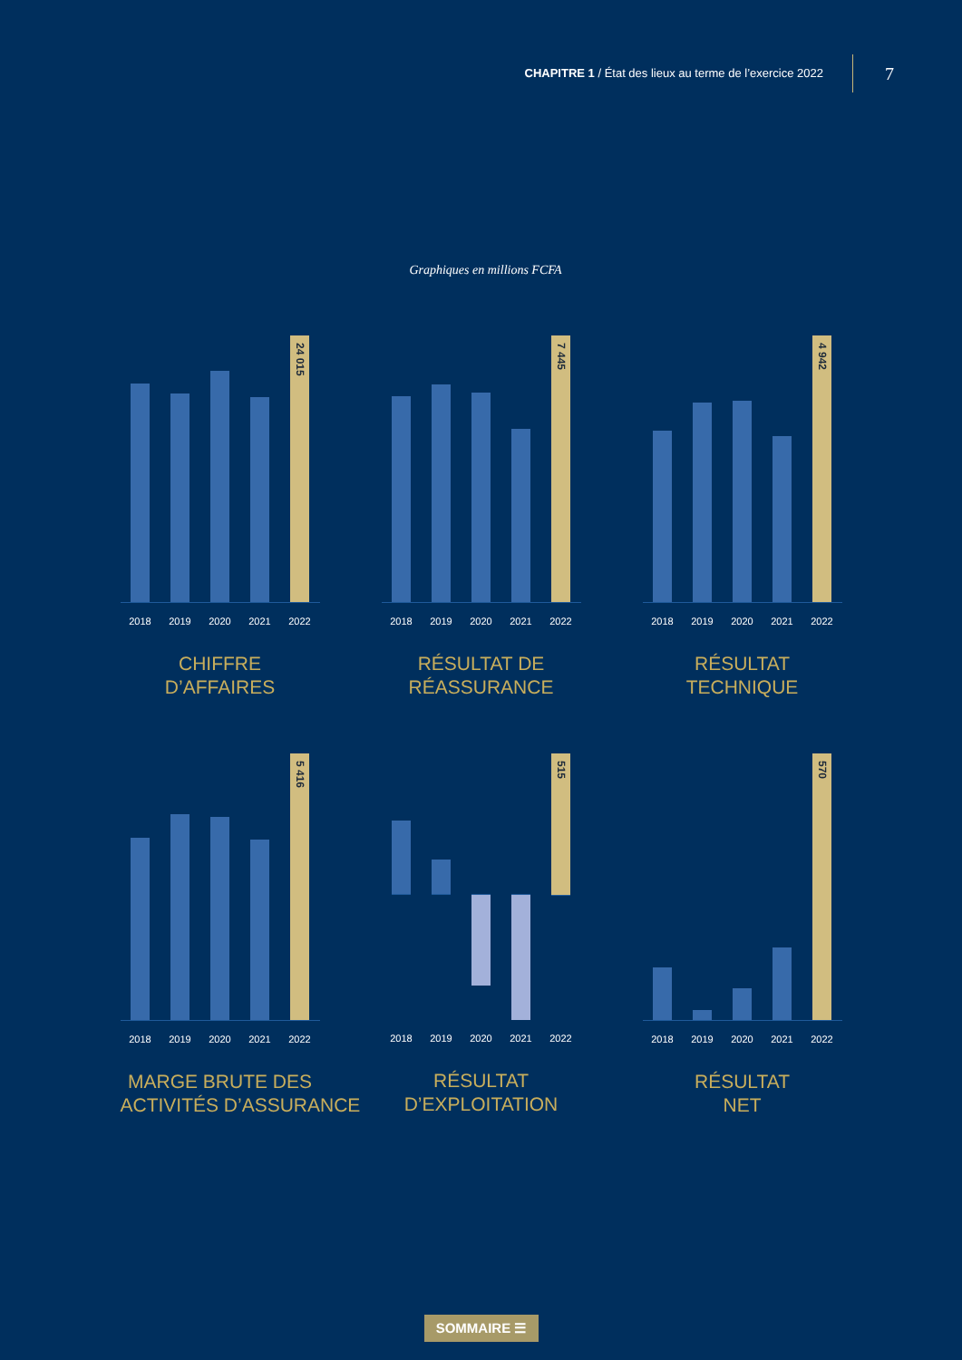CHAPITRE 1 / État des lieux au terme de l’exercice 2022
7
Graphiques en millions FCFA
24 015
2018 2019 2020 2021 2022
CHIFFRE
D’AFFAIRES
7 445
2018 2019 2020 2021 2022
RÉSULTAT DE
RÉASSURANCE
4 942
2018 2019 2020 2021 2022
RÉSULTAT
TECHNIQUE
5 416
2018 2019 2020 2021 2022
MARGE BRUTE DES
ACTIVITÉS D’ASSURANCE
515
2018 2019 2020 2021 2022
RÉSULTAT
D’EXPLOITATION
570
2018 2019 2020 2021 2022
RÉSULTAT
NET
SOMMAIRE ☰